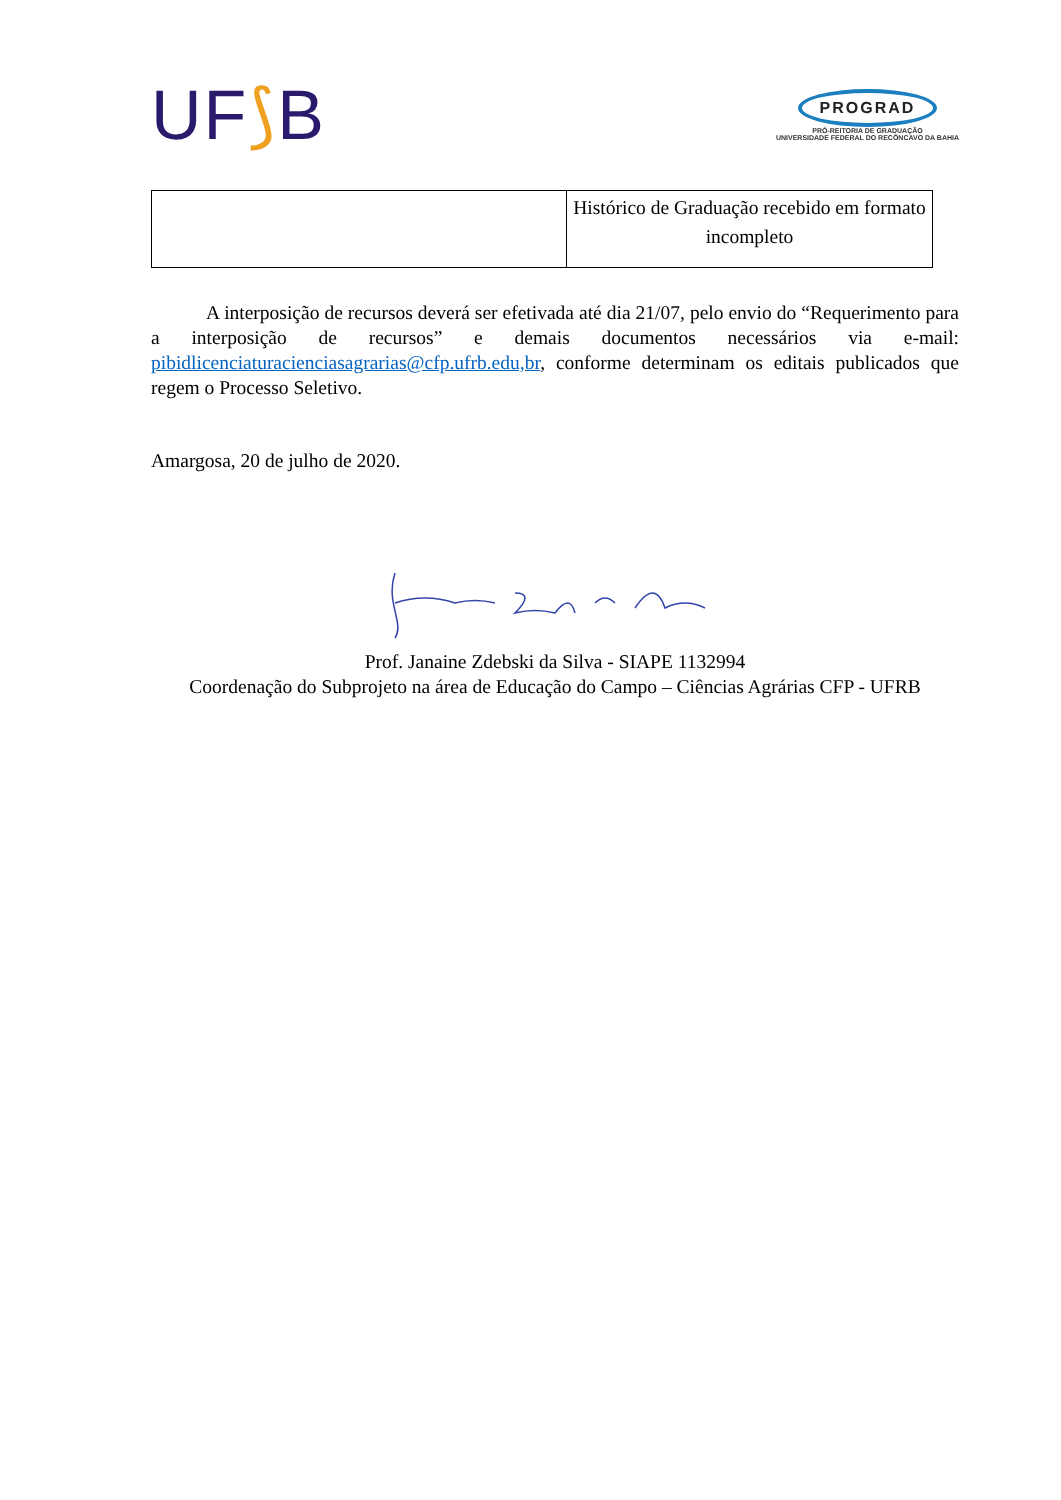UF⟆B
PROGRAD
PRÓ-REITORIA DE GRADUAÇÃO
UNIVERSIDADE FEDERAL DO RECÔNCAVO DA BAHIA
| | Histórico de Graduação recebido em formato incompleto |
A interposição de recursos deverá ser efetivada até dia 21/07, pelo envio do “Requerimento para a interposição de recursos” e demais documentos necessários via e-mail: pibidlicenciaturacienciasagrarias@cfp.ufrb.edu,br, conforme determinam os editais publicados que regem o Processo Seletivo.
Amargosa, 20 de julho de 2020.
Prof. Janaine Zdebski da Silva - SIAPE 1132994
Coordenação do Subprojeto na área de Educação do Campo – Ciências Agrárias CFP - UFRB